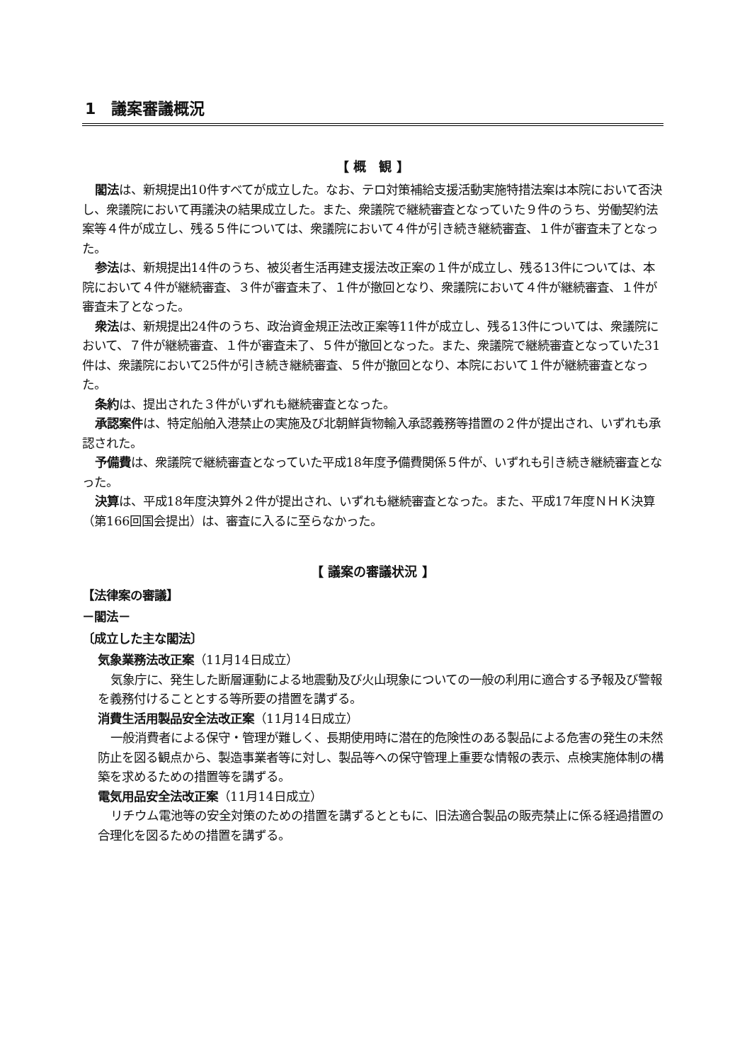1　議案審議概況
【 概　観 】
閣法は、新規提出10件すべてが成立した。なお、テロ対策補給支援活動実施特措法案は本院において否決し、衆議院において再議決の結果成立した。また、衆議院で継続審査となっていた９件のうち、労働契約法案等４件が成立し、残る５件については、衆議院において４件が引き続き継続審査、１件が審査未了となった。
参法は、新規提出14件のうち、被災者生活再建支援法改正案の１件が成立し、残る13件については、本院において４件が継続審査、３件が審査未了、１件が撤回となり、衆議院において４件が継続審査、１件が審査未了となった。
衆法は、新規提出24件のうち、政治資金規正法改正案等11件が成立し、残る13件については、衆議院において、７件が継続審査、１件が審査未了、５件が撤回となった。また、衆議院で継続審査となっていた31件は、衆議院において25件が引き続き継続審査、５件が撤回となり、本院において１件が継続審査となった。
条約は、提出された３件がいずれも継続審査となった。
承認案件は、特定船舶入港禁止の実施及び北朝鮮貨物輸入承認義務等措置の２件が提出され、いずれも承認された。
予備費は、衆議院で継続審査となっていた平成18年度予備費関係５件が、いずれも引き続き継続審査となった。
決算は、平成18年度決算外２件が提出され、いずれも継続審査となった。また、平成17年度ＮＨＫ決算（第166回国会提出）は、審査に入るに至らなかった。
【 議案の審議状況 】
【法律案の審議】
－閣法－
〔成立した主な閣法〕
気象業務法改正案（11月14日成立）
気象庁に、発生した断層運動による地震動及び火山現象についての一般の利用に適合する予報及び警報を義務付けることとする等所要の措置を講ずる。
消費生活用製品安全法改正案（11月14日成立）
一般消費者による保守・管理が難しく、長期使用時に潜在的危険性のある製品による危害の発生の未然防止を図る観点から、製造事業者等に対し、製品等への保守管理上重要な情報の表示、点検実施体制の構築を求めるための措置等を講ずる。
電気用品安全法改正案（11月14日成立）
リチウム電池等の安全対策のための措置を講ずるとともに、旧法適合製品の販売禁止に係る経過措置の合理化を図るための措置を講ずる。